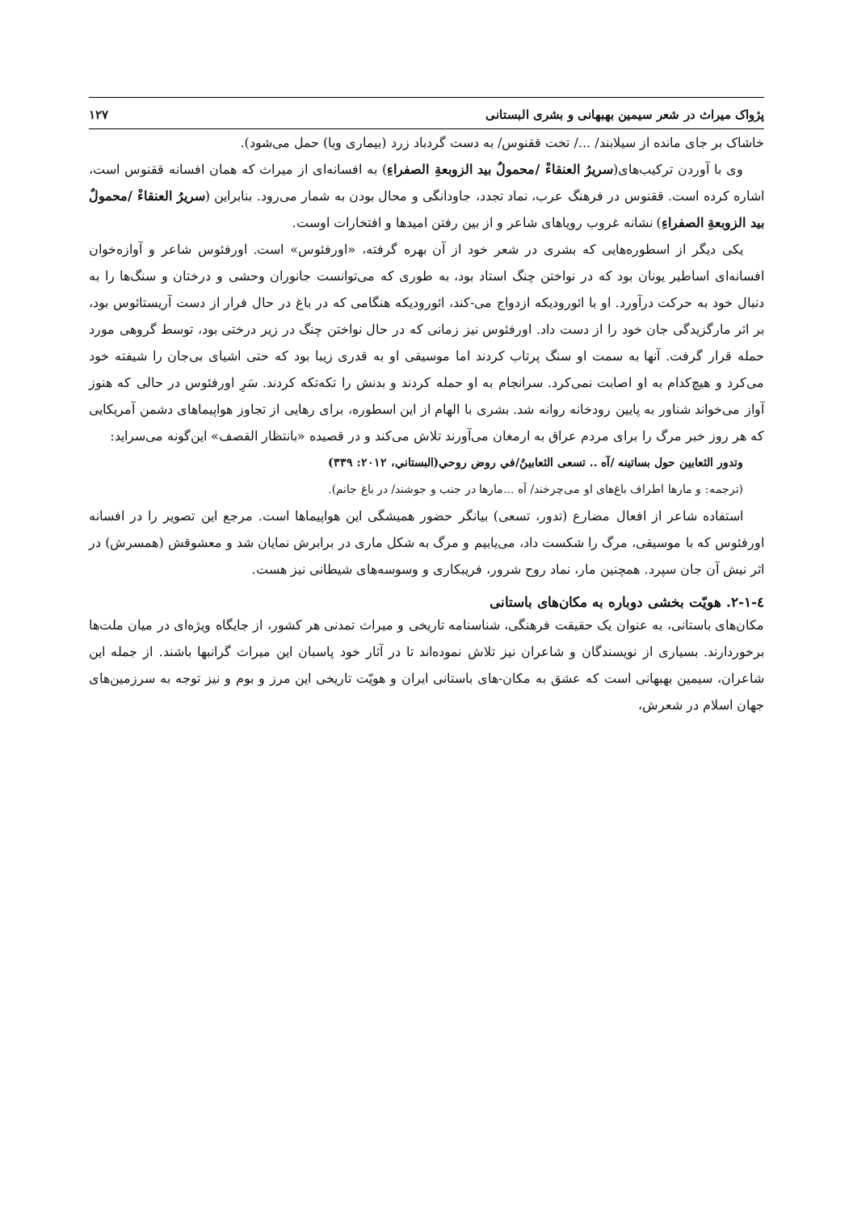پژواک میراث در شعر سیمین بهبهانی و بشری البستانی ۱۲۷
خاشاک بر جای مانده از سیلابند/ .../ تخت ققنوس/ به دست گردباد زرد (بیماری وبا) حمل می‌شود).
وی با آوردن ترکیب‌های(سریرُ العنقاءْ /محمولٌ بید الزوبعةِ الصفراءِ) به افسانه‌ای از میراث که همان افسانه ققنوس است، اشاره کرده است. ققنوس در فرهنگ عرب، نماد تجدد، جاودانگی و محال بودن به شمار می‌رود. بنابراین (سریرُ العنقاءْ /محمولٌ بید الزوبعةِ الصفراءِ) نشانه غروب رویاهای شاعر و از بین رفتن امیدها و افتخارات اوست.
یکی دیگر از اسطوره‌هایی که بشری در شعر خود از آن بهره گرفته، «اورفئوس» است. اورفئوس شاعر و آوازه‌خوان افسانه‌ای اساطیر یونان بود که در نواختن چنگ استاد بود، به طوری که می‌توانست جانوران وحشی و درختان و سنگ‌ها را به دنبال خود به حرکت درآورد. او با ائورودیکه ازدواج می-کند، ائورودیکه هنگامی که در باغ در حال فرار از دست آریستائوس بود، بر اثر مارگزیدگی جان خود را از دست داد. اورفئوس نیز زمانی که در حال نواختن چنگ در زیر درختی بود، توسط گروهی مورد حمله قرار گرفت. آنها به سمت او سنگ پرتاب کردند اما موسیقی او به قدری زیبا بود که حتی اشیای بی‌جان را شیفته خود می‌کرد و هیچ‌کدام به او اصابت نمی‌کرد. سرانجام به او حمله کردند و بدنش را تکه‌تکه کردند. سَرِ اورفئوس در حالی که هنوز آواز می‌خواند شناور به پایین رودخانه روانه شد. بشری با الهام از این اسطوره، برای رهایی از تجاوز هواپیماهای دشمن آمریکایی که هر روز خبر مرگ را برای مردم عراق به ارمغان می‌آورند تلاش می‌کند و در قصیده «بانتظار القصف» این‌گونه می‌سراید:
وتدور الثعابين حول بساتينه /آه .. تسعى الثعابينُ/في روض روحي(البستاني، ۲۰۱۲: ۳۳۹)
(ترجمه: و مارها اطراف باغ‌های او می‌چرخند/ آه ...مارها در جنب و جوشند/ در باغ جانم).
استفاده شاعر از افعال مضارع (تدور، تسعی) بیانگر حضور همیشگی این هواپیماها است. مرجع این تصویر را در افسانه اورفئوس که با موسیقی، مرگ را شکست داد، می‌یابیم و مرگ به شکل ماری در برابرش نمایان شد و معشوقش (همسرش) در اثر نیش آن جان سپرد. همچنین مار، نماد روح شرور، فریبکاری و وسوسه‌های شیطانی نیز هست.
٤-١-٢. هویّت بخشی دوباره به مکان‌های باستانی
مکان‌های باستانی، به عنوان یک حقیقت فرهنگی، شناسنامه تاریخی و میراث تمدنی هر کشور، از جایگاه ویژه‌ای در میان ملت‌ها برخوردارند. بسیاری از نویسندگان و شاعران نیز تلاش نموده‌اند تا در آثار خود پاسبان این میراث گرانبها باشند. از جمله این شاعران، سیمین بهبهانی است که عشق به مکان-های باستانی ایران و هویّت تاریخی این مرز و بوم و نیز توجه به سرزمین‌های جهان اسلام در شعرش،